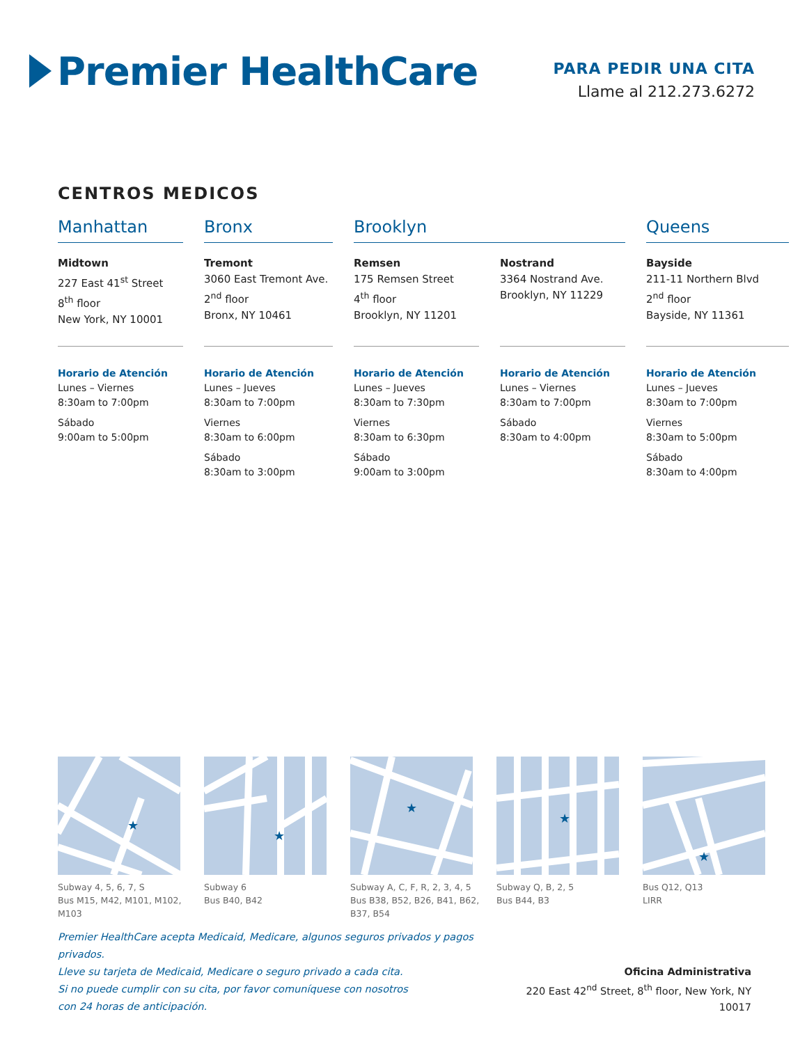Premier HealthCare
PARA PEDIR UNA CITA
Llame al 212.273.6272
CENTROS MEDICOS
Manhattan
Midtown
227 East 41<sup>st</sup> Street
8<sup>th</sup> floor
New York, NY 10001
Horario de Atención
Lunes – Viernes
8:30am to 7:00pm
Sábado
9:00am to 5:00pm
Bronx
Tremont
3060 East Tremont Ave.
2<sup>nd</sup> floor
Bronx, NY 10461
Horario de Atención
Lunes – Jueves
8:30am to 7:00pm
Viernes
8:30am to 6:00pm
Sábado
8:30am to 3:00pm
Brooklyn
Remsen
175 Remsen Street
4<sup>th</sup> floor
Brooklyn, NY 11201
Horario de Atención
Lunes – Jueves
8:30am to 7:30pm
Viernes
8:30am to 6:30pm
Sábado
9:00am to 3:00pm
Nostrand
3364 Nostrand Ave.
Brooklyn, NY 11229
Horario de Atención
Lunes – Viernes
8:30am to 7:00pm
Sábado
8:30am to 4:00pm
Queens
Bayside
211-11 Northern Blvd
2<sup>nd</sup> floor
Bayside, NY 11361
Horario de Atención
Lunes – Jueves
8:30am to 7:00pm
Viernes
8:30am to 5:00pm
Sábado
8:30am to 4:00pm
★
Subway 4, 5, 6, 7, S
Bus M15, M42, M101, M102, M103
★
Subway 6
Bus B40, B42
★
Subway A, C, F, R, 2, 3, 4, 5
Bus B38, B52, B26, B41, B62, B37, B54
★
Subway Q, B, 2, 5
Bus B44, B3
★
Bus Q12, Q13
LIRR
Premier HealthCare acepta Medicaid, Medicare, algunos seguros privados y pagos privados.
Lleve su tarjeta de Medicaid, Medicare o seguro privado a cada cita.
Si no puede cumplir con su cita, por favor comuníquese con nosotros
con 24 horas de anticipación.
Oficina Administrativa
220 East 42<sup>nd</sup> Street, 8<sup>th</sup> floor, New York, NY 10017